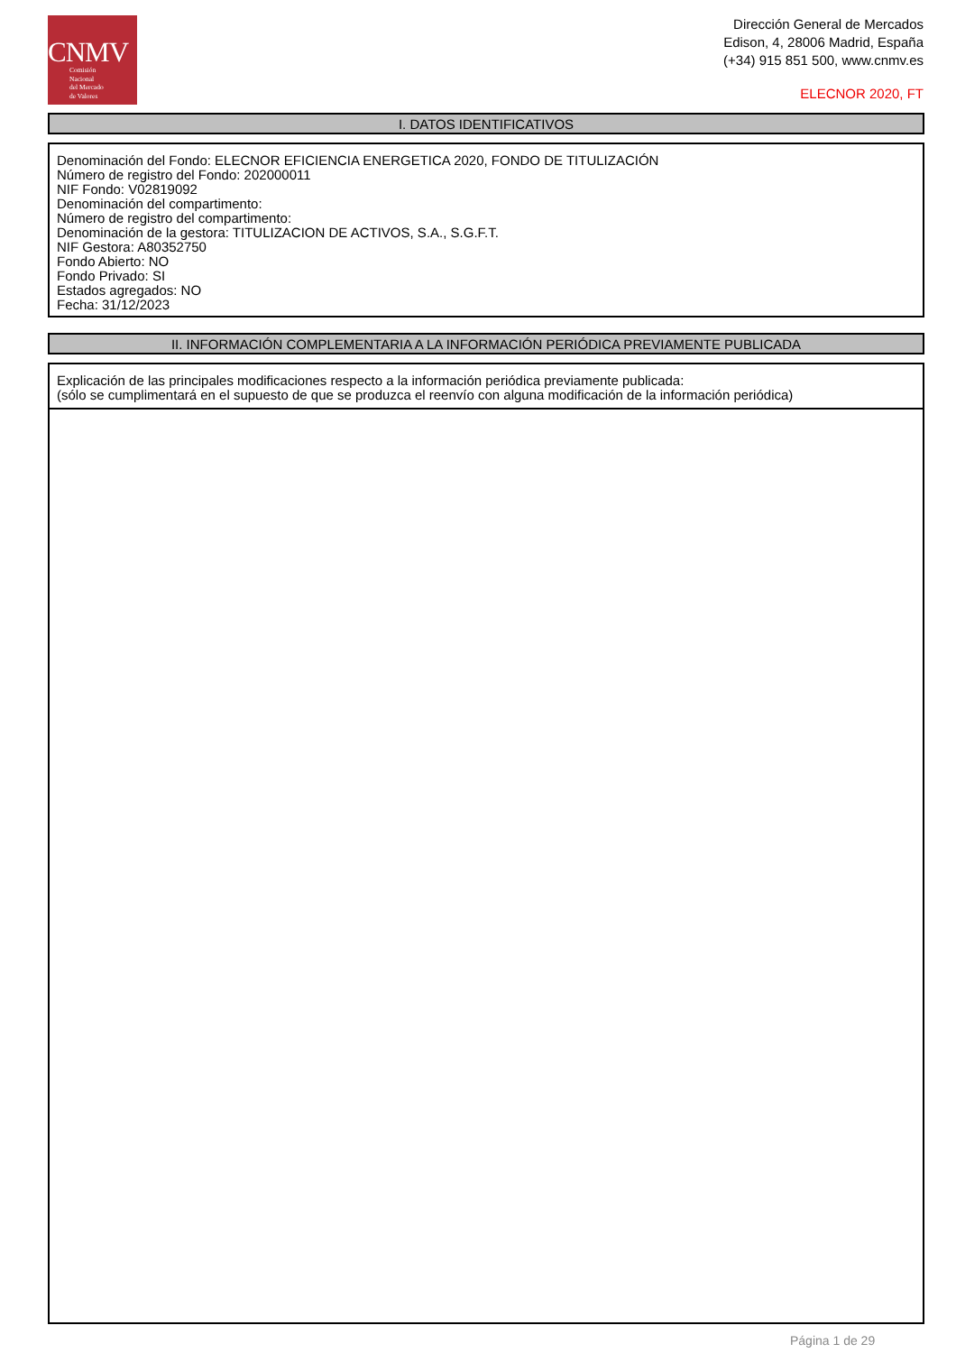CNMV
Comisión
Nacional
del Mercado
de Valores
Dirección General de Mercados
Edison, 4, 28006 Madrid, España
(+34) 915 851 500, www.cnmv.es
ELECNOR 2020, FT
I. DATOS IDENTIFICATIVOS
Denominación del Fondo: ELECNOR EFICIENCIA ENERGETICA 2020, FONDO DE TITULIZACIÓN
Número de registro del Fondo: 202000011
NIF Fondo: V02819092
Denominación del compartimento:
Número de registro del compartimento:
Denominación de la gestora: TITULIZACION DE ACTIVOS, S.A., S.G.F.T.
NIF Gestora: A80352750
Fondo Abierto: NO
Fondo Privado: SI
Estados agregados: NO
Fecha: 31/12/2023
II. INFORMACIÓN COMPLEMENTARIA A LA INFORMACIÓN PERIÓDICA PREVIAMENTE PUBLICADA
Explicación de las principales modificaciones respecto a la información periódica previamente publicada:
(sólo se cumplimentará en el supuesto de que se produzca el reenvío con alguna modificación de la información periódica)
Página 1 de 29